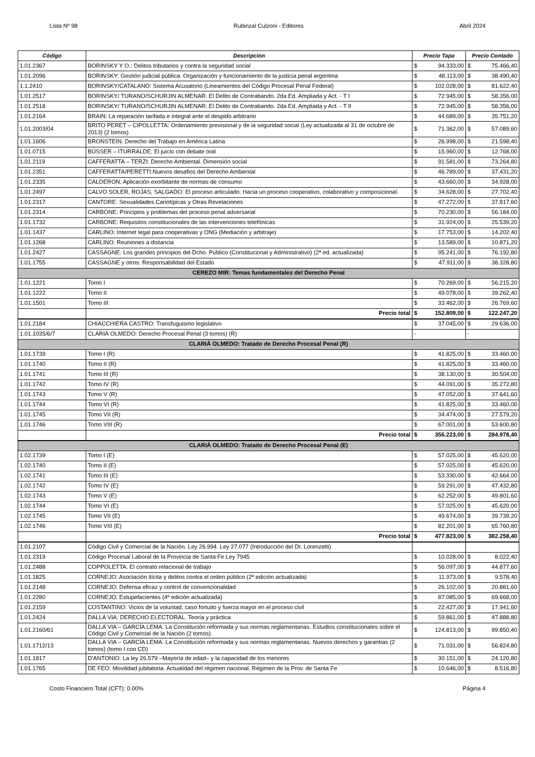Lista Nº 98 Rubinzal Culzoni - Editores Abril 2024
| Código | Descripcion | Precio Tapa | | Precio Contado | |
| --- | --- | --- | --- | --- | --- |
| 1.01.2367 | BORINSKY Y O.: Delitos tributarios y contra la seguridad social | $ | 94.333,00 | $ | 75.466,40 |
| 1.01.2096 | BORINSKY: Gestión judicial pública. Organización y funcionamiento de la justicia penal argentina | $ | 48.113,00 | $ | 38.490,40 |
| 1.1.2410 | BORINSKY/CATALANO: Sistema Acusatorio (Lineamientos del Código Procesal Penal Federal) | $ | 102.028,00 | $ | 81.622,40 |
| 1.01.2517 | BORINSKY/ TURANO/SCHURJIN ALMENAR: El Delito de Contrabando. 2da Ed. Ampliada y Act. - T I | $ | 72.945,00 | $ | 58.356,00 |
| 1.01.2518 | BORINSKY/ TURANO/SCHURJIN ALMENAR: El Delito de Contrabando. 2da Ed. Ampliada y Act. - T II | $ | 72.945,00 | $ | 58.356,00 |
| 1.01.2164 | BRAIN: La reparación tarifada e integral ante el despido arbitrario | $ | 44.689,00 | $ | 35.751,20 |
| 1.01.2003/04 | BRITO PERET – CIPOLLETTA: Ordenamiento previsional y de la seguridad social (Ley actualizada al 31 de octubre de 2013) (2 tomos) | $ | 71.362,00 | $ | 57.089,60 |
| 1.01.1606 | BRONSTEIN: Derecho del Trabajo en América Latina | $ | 26.998,00 | $ | 21.598,40 |
| 1.01.0715 | BÜSSER – ITURRALDE: El juicio con debate oral | $ | 15.960,00 | $ | 12.768,00 |
| 1.01.2119 | CAFFERATTA – TERZI: Derecho Ambiental. Dimensión social | $ | 91.581,00 | $ | 73.264,80 |
| 1.01.2351 | CAFFERATTA/PERETTI:Nuevos desafios del Derecho Ambiental | $ | 46.789,00 | $ | 37.431,20 |
| 1.01.2335 | CALDERON: Aplicación exorbitante de normas de consumo | $ | 43.660,00 | $ | 34.928,00 |
| 1.01.2497 | CALVO SOLER, ROJAS, SALGADO: El proceso articulado: Hacia un proceso cooperativo, colaborativo y composicional. | $ | 34.628,00 | $ | 27.702,40 |
| 1.01.2317 | CANTORE: Sexualidades Cariotípicas y Otras Revelaciones | $ | 47.272,00 | $ | 37.817,60 |
| 1.01.2314 | CARBONE: Principios y problemas del proceso penal adversarial | $ | 70.230,00 | $ | 56.184,00 |
| 1.01.1732 | CARBONE: Requisitos constitucionales de las intervenciones telefónicas | $ | 31.924,00 | $ | 25.539,20 |
| 1.01.1437 | CARLINO: Internet legal para cooperativas y ONG (Mediación y arbitraje) | $ | 17.753,00 | $ | 14.202,40 |
| 1.01.1268 | CARLINO: Reuniones a distancia | $ | 13.589,00 | $ | 10.871,20 |
| 1.01.2427 | CASSAGNE: Los grandes principios del Dcho. Público (Constitucional y Administrativo) (2ª ed. actualizada) | $ | 95.241,00 | $ | 76.192,80 |
| 1.01.1755 | CASSAGNE y otros: Responsabilidad del Estado | $ | 47.911,00 | $ | 38.328,80 |
| CEREZO MIR: Temas fundamentales del Derecho Penal | | | | | |
| 1.01.1221 | Tomo I | $ | 70.269,00 | $ | 56.215,20 |
| 1.01.1222 | Tomo II | $ | 49.078,00 | $ | 39.262,40 |
| 1.01.1501 | Tomo III | $ | 33.462,00 | $ | 26.769,60 |
| | Precio total | $ | 152.809,00 | $ | 122.247,20 |
| 1.01.2184 | CHIACCHIERA CASTRO: Transfuguismo legislativo | $ | 37.045,00 | $ | 29.636,00 |
| 1.01.1035/6/7 | CLARIÁ OLMEDO: Derecho Procesal Penal (3 tomos) (R) | - | | - | |
| CLARIÁ OLMEDO: Tratado de Derecho Procesal Penal (R) | | | | | |
| 1.01.1739 | Tomo I (R) | $ | 41.825,00 | $ | 33.460,00 |
| 1.01.1740 | Tomo II (R) | $ | 41.825,00 | $ | 33.460,00 |
| 1.01.1741 | Tomo III (R) | $ | 38.130,00 | $ | 30.504,00 |
| 1.01.1742 | Tomo IV (R) | $ | 44.091,00 | $ | 35.272,80 |
| 1.01.1743 | Tomo V (R) | $ | 47.052,00 | $ | 37.641,60 |
| 1.01.1744 | Tomo VI (R) | $ | 41.825,00 | $ | 33.460,00 |
| 1.01.1745 | Tomo VII (R) | $ | 34.474,00 | $ | 27.579,20 |
| 1.01.1746 | Tomo VIII (R) | $ | 67.001,00 | $ | 53.600,80 |
| | Precio total | $ | 356.223,00 | $ | 284.978,40 |
| CLARIÁ OLMEDO: Tratado de Derecho Procesal Penal (E) | | | | | |
| 1.02.1739 | Tomo I (E) | $ | 57.025,00 | $ | 45.620,00 |
| 1.02.1740 | Tomo II (E) | $ | 57.025,00 | $ | 45.620,00 |
| 1.02.1741 | Tomo III (E) | $ | 53.330,00 | $ | 42.664,00 |
| 1.02.1742 | Tomo IV (E) | $ | 59.291,00 | $ | 47.432,80 |
| 1.02.1743 | Tomo V (E) | $ | 62.252,00 | $ | 49.801,60 |
| 1.02.1744 | Tomo VI (E) | $ | 57.025,00 | $ | 45.620,00 |
| 1.02.1745 | Tomo VII (E) | $ | 49.674,00 | $ | 39.739,20 |
| 1.02.1746 | Tomo VIII (E) | $ | 82.201,00 | $ | 65.760,80 |
| | Precio total | $ | 477.823,00 | $ | 382.258,40 |
| 1.01.2107 | Código Civil y Comercial de la Nación. Ley 26.994. Ley 27.077 (Introducción del Dr. Lorenzetti) | | | | |
| 1.01.2319 | Código Procesal Laboral de la Provincia de Santa Fe Ley 7945 | $ | 10.028,00 | $ | 8.022,40 |
| 1.01.2488 | COPPOLETTA: El contrato relacional de trabajo | $ | 56.097,00 | $ | 44.877,60 |
| 1.01.1825 | CORNEJO: Asociación ilícita y delitos contra el orden público (2ª edición actualizada) | $ | 11.973,00 | $ | 9.578,40 |
| 1.01.2148 | CORNEJO: Defensa eficaz y control de convencionalidad | $ | 26.102,00 | $ | 20.881,60 |
| 1.01.2280 | CORNEJO: Estupefacientes (4ª edición actualizada) | $ | 87.085,00 | $ | 69.668,00 |
| 1.01.2159 | COSTANTINO: Vicios de la voluntad, caso fortuito y fuerza mayor en el proceso civil | $ | 22.427,00 | $ | 17.941,60 |
| 1.01.2424 | DALLA VIA: DERECHO ELECTORAL. Teoría y práctica | $ | 59.861,00 | $ | 47.888,80 |
| 1.01.2160/61 | DALLA VIA – GARCÍA LEMA: La Constitución reformada y sus normas reglamentarias. Estudios constitucionales sobre el Código Civil y Comercial de la Nación (2 tomos) | $ | 124.813,00 | $ | 99.850,40 |
| 1.01.1712/13 | DALLA VIA – GARCÍA LEMA: La Constitución reformada y sus normas reglamentarias. Nuevos derechos y garantías (2 tomos) (tomo I con CD) | $ | 71.031,00 | $ | 56.824,80 |
| 1.01.1817 | D’ANTONIO: La ley 26.579 –Mayoría de edad– y la capacidad de los menores | $ | 30.151,00 | $ | 24.120,80 |
| 1.01.1765 | DE FEO: Movilidad jubilatoria. Actualidad del régimen nacional. Régimen de la Prov. de Santa Fe | $ | 10.646,00 | $ | 8.516,80 |
Costo Financiero Total (CFT): 0.00% Página 4